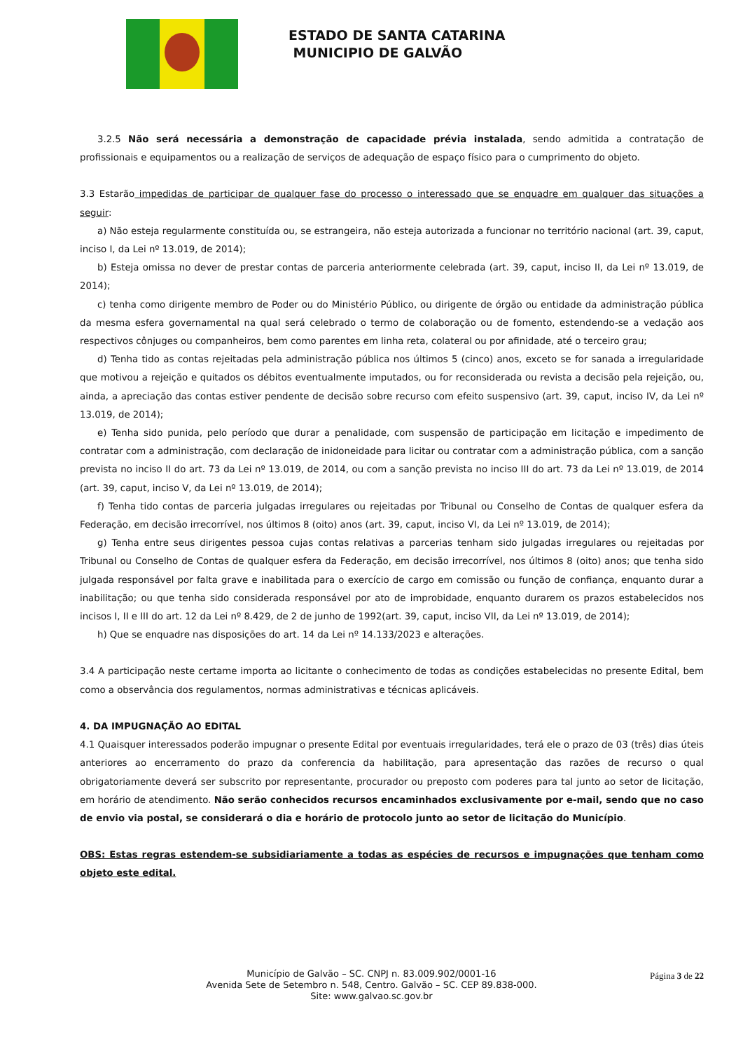ESTADO DE SANTA CATARINA
MUNICIPIO DE GALVÃO
3.2.5 Não será necessária a demonstração de capacidade prévia instalada, sendo admitida a contratação de profissionais e equipamentos ou a realização de serviços de adequação de espaço físico para o cumprimento do objeto.
3.3 Estarão impedidas de participar de qualquer fase do processo o interessado que se enquadre em qualquer das situações a seguir:
a) Não esteja regularmente constituída ou, se estrangeira, não esteja autorizada a funcionar no território nacional (art. 39, caput, inciso I, da Lei nº 13.019, de 2014);
b) Esteja omissa no dever de prestar contas de parceria anteriormente celebrada (art. 39, caput, inciso II, da Lei nº 13.019, de 2014);
c) tenha como dirigente membro de Poder ou do Ministério Público, ou dirigente de órgão ou entidade da administração pública da mesma esfera governamental na qual será celebrado o termo de colaboração ou de fomento, estendendo-se a vedação aos respectivos cônjuges ou companheiros, bem como parentes em linha reta, colateral ou por afinidade, até o terceiro grau;
d) Tenha tido as contas rejeitadas pela administração pública nos últimos 5 (cinco) anos, exceto se for sanada a irregularidade que motivou a rejeição e quitados os débitos eventualmente imputados, ou for reconsiderada ou revista a decisão pela rejeição, ou, ainda, a apreciação das contas estiver pendente de decisão sobre recurso com efeito suspensivo (art. 39, caput, inciso IV, da Lei nº 13.019, de 2014);
e) Tenha sido punida, pelo período que durar a penalidade, com suspensão de participação em licitação e impedimento de contratar com a administração, com declaração de inidoneidade para licitar ou contratar com a administração pública, com a sanção prevista no inciso II do art. 73 da Lei nº 13.019, de 2014, ou com a sanção prevista no inciso III do art. 73 da Lei nº 13.019, de 2014 (art. 39, caput, inciso V, da Lei nº 13.019, de 2014);
f) Tenha tido contas de parceria julgadas irregulares ou rejeitadas por Tribunal ou Conselho de Contas de qualquer esfera da Federação, em decisão irrecorrível, nos últimos 8 (oito) anos (art. 39, caput, inciso VI, da Lei nº 13.019, de 2014);
g) Tenha entre seus dirigentes pessoa cujas contas relativas a parcerias tenham sido julgadas irregulares ou rejeitadas por Tribunal ou Conselho de Contas de qualquer esfera da Federação, em decisão irrecorrível, nos últimos 8 (oito) anos; que tenha sido julgada responsável por falta grave e inabilitada para o exercício de cargo em comissão ou função de confiança, enquanto durar a inabilitação; ou que tenha sido considerada responsável por ato de improbidade, enquanto durarem os prazos estabelecidos nos incisos I, II e III do art. 12 da Lei nº 8.429, de 2 de junho de 1992(art. 39, caput, inciso VII, da Lei nº 13.019, de 2014);
h) Que se enquadre nas disposições do art. 14 da Lei nº 14.133/2023 e alterações.
3.4 A participação neste certame importa ao licitante o conhecimento de todas as condições estabelecidas no presente Edital, bem como a observância dos regulamentos, normas administrativas e técnicas aplicáveis.
4. DA IMPUGNAÇÃO AO EDITAL
4.1 Quaisquer interessados poderão impugnar o presente Edital por eventuais irregularidades, terá ele o prazo de 03 (três) dias úteis anteriores ao encerramento do prazo da conferencia da habilitação, para apresentação das razões de recurso o qual obrigatoriamente deverá ser subscrito por representante, procurador ou preposto com poderes para tal junto ao setor de licitação, em horário de atendimento. Não serão conhecidos recursos encaminhados exclusivamente por e-mail, sendo que no caso de envio via postal, se considerará o dia e horário de protocolo junto ao setor de licitação do Município.
OBS: Estas regras estendem-se subsidiariamente a todas as espécies de recursos e impugnações que tenham como objeto este edital.
Página 3 de 22
Município de Galvão – SC. CNPJ n. 83.009.902/0001-16
Avenida Sete de Setembro n. 548, Centro. Galvão – SC. CEP 89.838-000.
Site: www.galvao.sc.gov.br